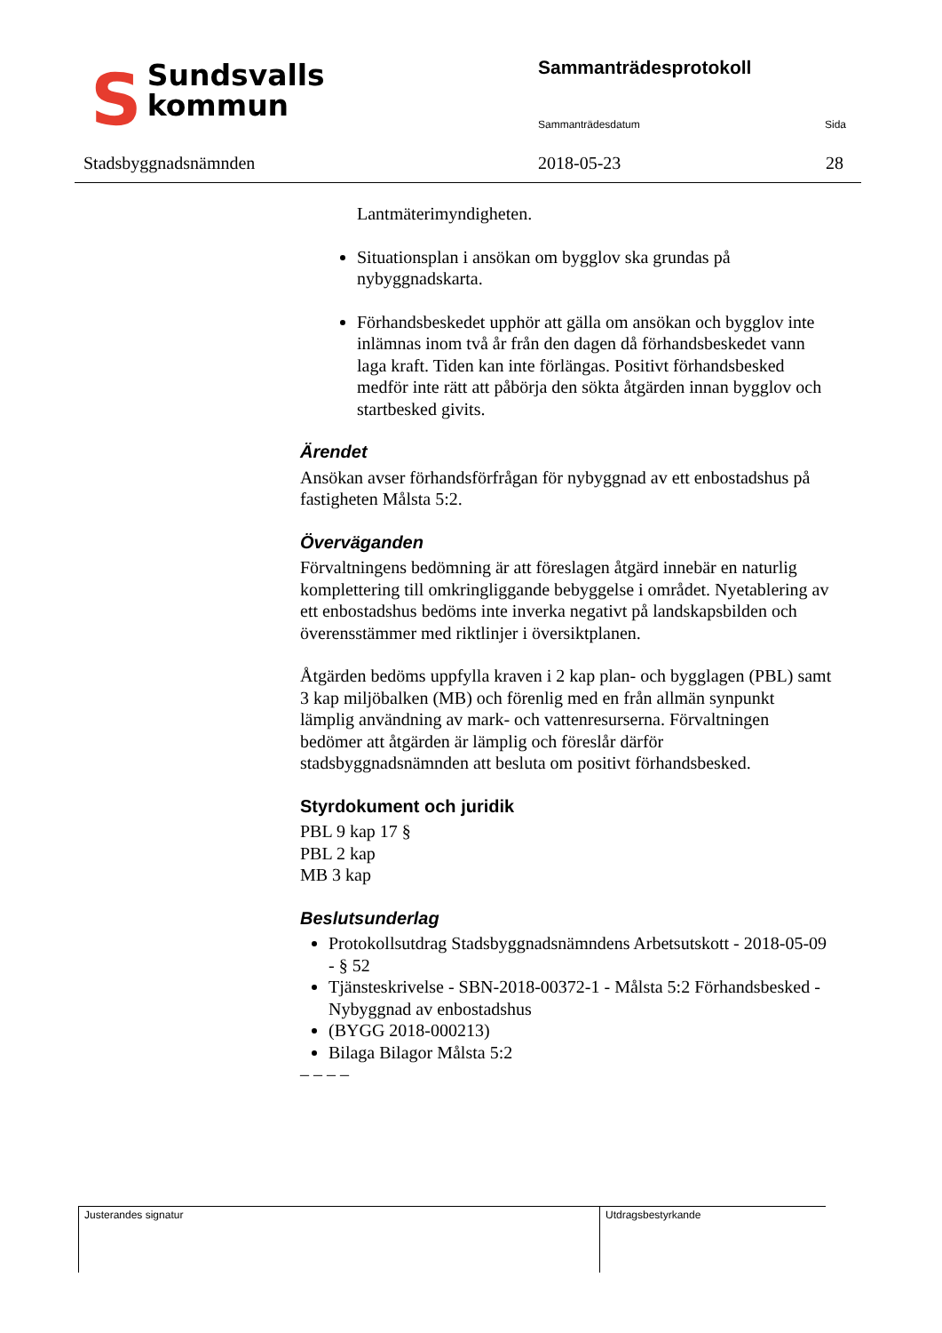SSundsvalls
kommun
Stadsbyggnadsnämnden
Sammanträdesprotokoll
Sammanträdesdatum Sida
2018-05-23 28
Lantmäterimyndigheten.
Situationsplan i ansökan om bygglov ska grundas på nybyggnadskarta.
Förhandsbeskedet upphör att gälla om ansökan och bygglov inte inlämnas inom två år från den dagen då förhandsbeskedet vann laga kraft. Tiden kan inte förlängas. Positivt förhandsbesked medför inte rätt att påbörja den sökta åtgärden innan bygglov och startbesked givits.
Ärendet
Ansökan avser förhandsförfrågan för nybyggnad av ett enbostadshus på fastigheten Målsta 5:2.
Överväganden
Förvaltningens bedömning är att föreslagen åtgärd innebär en naturlig komplettering till omkringliggande bebyggelse i området. Nyetablering av ett enbostadshus bedöms inte inverka negativt på landskapsbilden och överensstämmer med riktlinjer i översiktplanen.
Åtgärden bedöms uppfylla kraven i 2 kap plan- och bygglagen (PBL) samt 3 kap miljöbalken (MB) och förenlig med en från allmän synpunkt lämplig användning av mark- och vattenresurserna. Förvaltningen bedömer att åtgärden är lämplig och föreslår därför stadsbyggnadsnämnden att besluta om positivt förhandsbesked.
Styrdokument och juridik
PBL 9 kap 17 §
PBL 2 kap
MB 3 kap
Beslutsunderlag
Protokollsutdrag Stadsbyggnadsnämndens Arbetsutskott - 2018-05-09 - § 52
Tjänsteskrivelse - SBN-2018-00372-1 - Målsta 5:2 Förhandsbesked - Nybyggnad av enbostadshus
(BYGG 2018-000213)
Bilaga Bilagor Målsta 5:2
– – – –
Justerandes signatur Utdragsbestyrkande